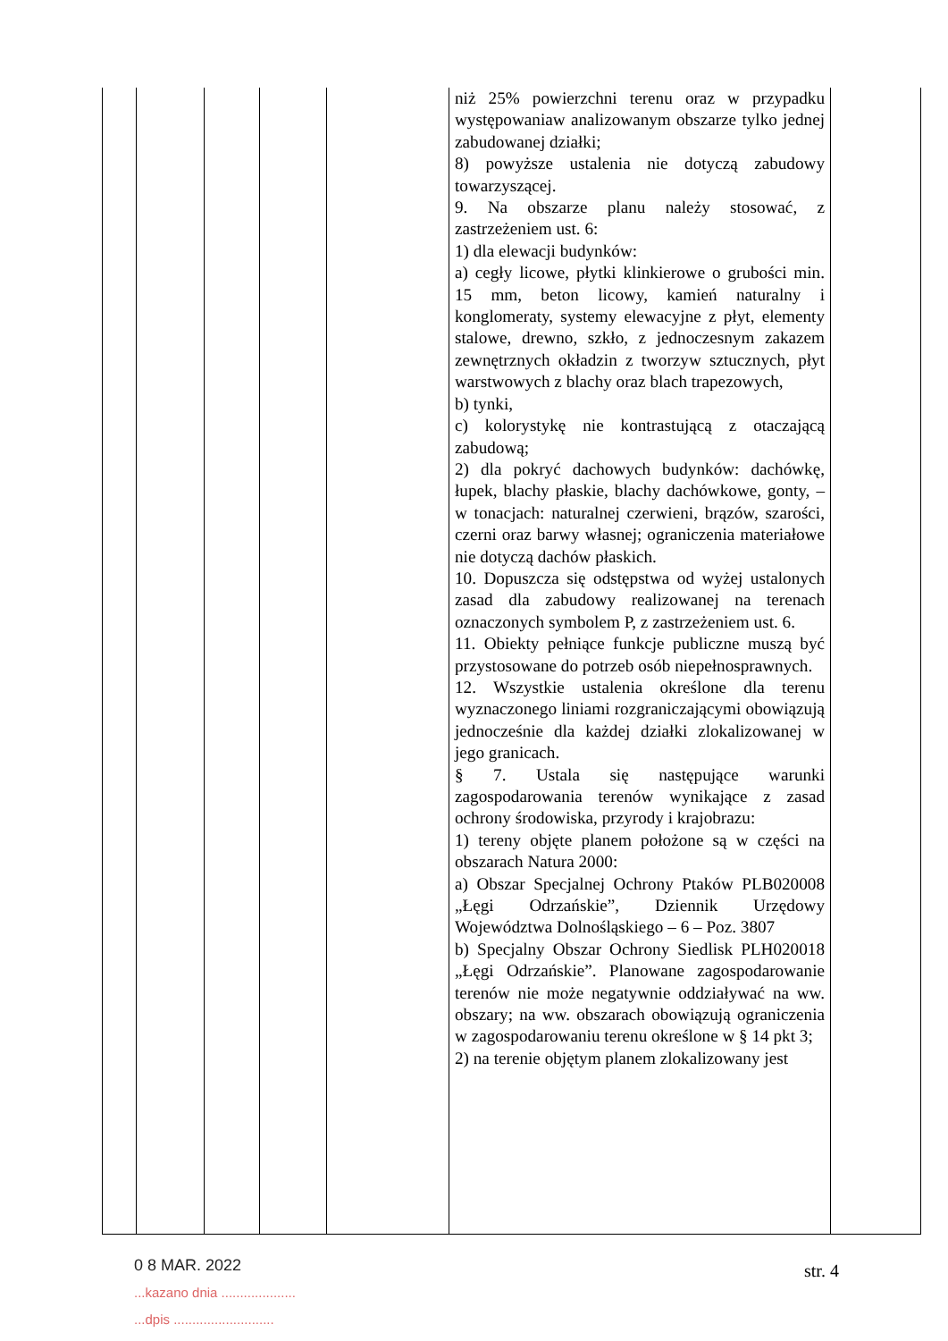| | | | | | niż 25% powierzchni terenu oraz w przypadku występowaniaw analizowanym obszarze tylko jednej zabudowanej działki; 8) powyższe ustalenia nie dotyczą zabudowy towarzyszącej. 9. Na obszarze planu należy stosować, z zastrzeżeniem ust. 6: 1) dla elewacji budynków: a) cegły licowe, płytki klinkierowe o grubości min. 15 mm, beton licowy, kamień naturalny i konglomeraty, systemy elewacyjne z płyt, elementy stalowe, drewno, szkło, z jednoczesnym zakazem zewnętrznych okładzin z tworzyw sztucznych, płyt warstwowych z blachy oraz blach trapezowych, b) tynki, c) kolorystykę nie kontrastującą z otaczającą zabudową; 2) dla pokryć dachowych budynków: dachówkę, łupek, blachy płaskie, blachy dachówkowe, gonty, – w tonacjach: naturalnej czerwieni, brązów, szarości, czerni oraz barwy własnej; ograniczenia materiałowe nie dotyczą dachów płaskich. 10. Dopuszcza się odstępstwa od wyżej ustalonych zasad dla zabudowy realizowanej na terenach oznaczonych symbolem P, z zastrzeżeniem ust. 6. 11. Obiekty pełniące funkcje publiczne muszą być przystosowane do potrzeb osób niepełnosprawnych. 12. Wszystkie ustalenia określone dla terenu wyznaczonego liniami rozgraniczającymi obowiązują jednocześnie dla każdej działki zlokalizowanej w jego granicach. § 7. Ustala się następujące warunki zagospodarowania terenów wynikające z zasad ochrony środowiska, przyrody i krajobrazu: 1) tereny objęte planem położone są w części na obszarach Natura 2000: a) Obszar Specjalnej Ochrony Ptaków PLB020008 „Łęgi Odrzańskie”, Dziennik Urzędowy Województwa Dolnośląskiego – 6 – Poz. 3807 b) Specjalny Obszar Ochrony Siedlisk PLH020018 „Łęgi Odrzańskie”. Planowane zagospodarowanie terenów nie może negatywnie oddziaływać na ww. obszary; na ww. obszarach obowiązują ograniczenia w zagospodarowaniu terenu określone w § 14 pkt 3; 2) na terenie objętym planem zlokalizowany jest | |
0 8 MAR. 2022
...kazano dnia ....................
...dpis ...........................
str. 4